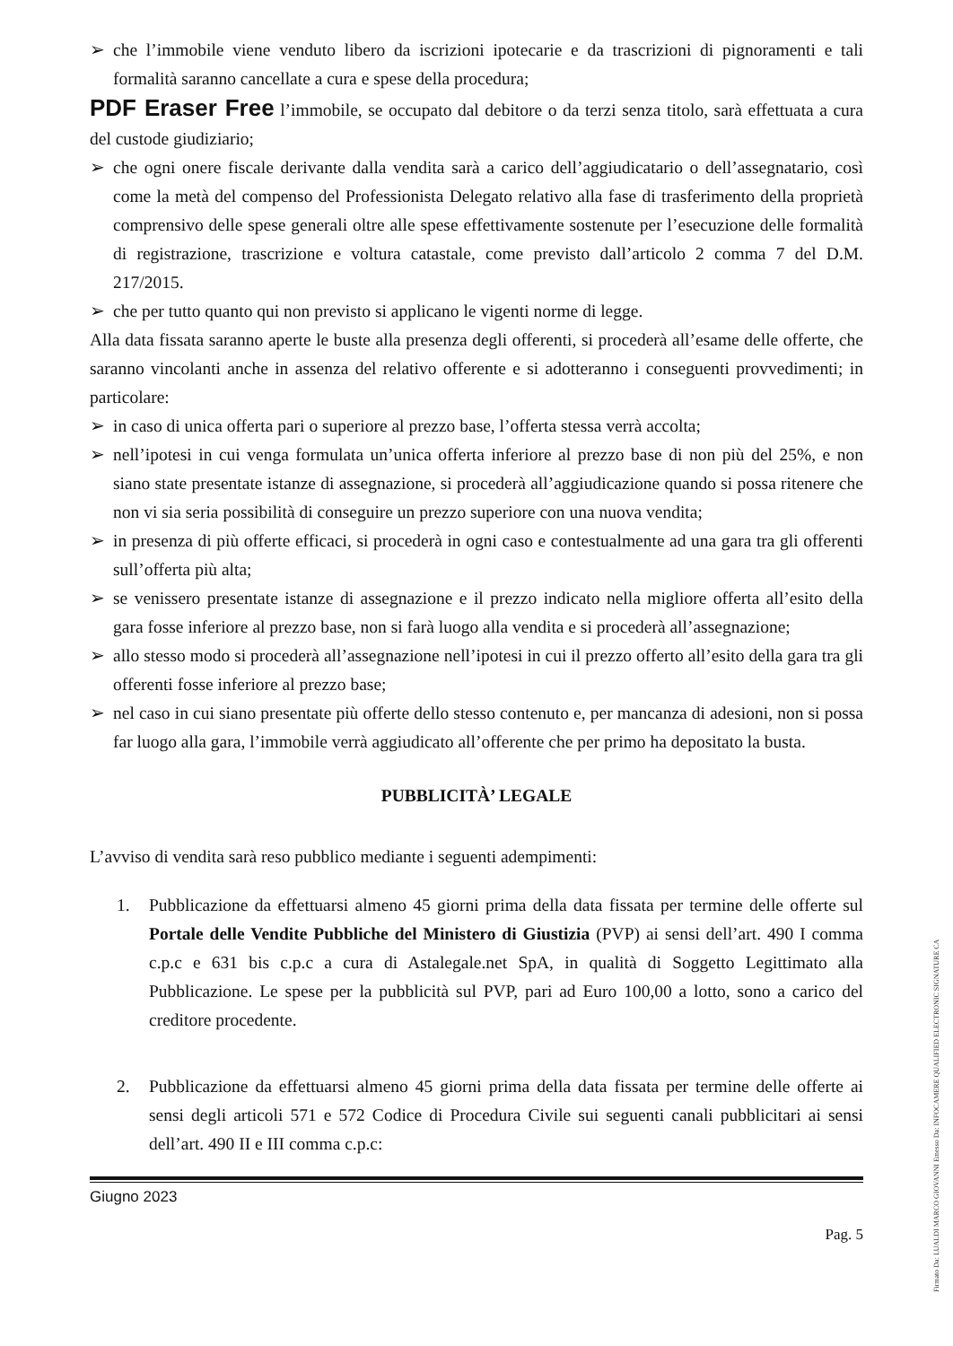➢ che l’immobile viene venduto libero da iscrizioni ipotecarie e da trascrizioni di pignoramenti e tali formalità saranno cancellate a cura e spese della procedura;
PDF Eraser Free l’immobile, se occupato dal debitore o da terzi senza titolo, sarà effettuata a cura del custode giudiziario;
➢ che ogni onere fiscale derivante dalla vendita sarà a carico dell’aggiudicatario o dell’assegnatario, così come la metà del compenso del Professionista Delegato relativo alla fase di trasferimento della proprietà comprensivo delle spese generali oltre alle spese effettivamente sostenute per l’esecuzione delle formalità di registrazione, trascrizione e voltura catastale, come previsto dall’articolo 2 comma 7 del D.M. 217/2015.
➢ che per tutto quanto qui non previsto si applicano le vigenti norme di legge.
Alla data fissata saranno aperte le buste alla presenza degli offerenti, si procederà all’esame delle offerte, che saranno vincolanti anche in assenza del relativo offerente e si adotteranno i conseguenti provvedimenti; in particolare:
➢ in caso di unica offerta pari o superiore al prezzo base, l’offerta stessa verrà accolta;
➢ nell’ipotesi in cui venga formulata un’unica offerta inferiore al prezzo base di non più del 25%, e non siano state presentate istanze di assegnazione, si procederà all’aggiudicazione quando si possa ritenere che non vi sia seria possibilità di conseguire un prezzo superiore con una nuova vendita;
➢ in presenza di più offerte efficaci, si procederà in ogni caso e contestualmente ad una gara tra gli offerenti sull’offerta più alta;
➢ se venissero presentate istanze di assegnazione e il prezzo indicato nella migliore offerta all’esito della gara fosse inferiore al prezzo base, non si farà luogo alla vendita e si procederà all’assegnazione;
➢ allo stesso modo si procederà all’assegnazione nell’ipotesi in cui il prezzo offerto all’esito della gara tra gli offerenti fosse inferiore al prezzo base;
➢ nel caso in cui siano presentate più offerte dello stesso contenuto e, per mancanza di adesioni, non si possa far luogo alla gara, l’immobile verrà aggiudicato all’offerente che per primo ha depositato la busta.
PUBBLICITÀ’ LEGALE
L’avviso di vendita sarà reso pubblico mediante i seguenti adempimenti:
1. Pubblicazione da effettuarsi almeno 45 giorni prima della data fissata per termine delle offerte sul Portale delle Vendite Pubbliche del Ministero di Giustizia (PVP) ai sensi dell’art. 490 I comma c.p.c e 631 bis c.p.c a cura di Astalegale.net SpA, in qualità di Soggetto Legittimato alla Pubblicazione. Le spese per la pubblicità sul PVP, pari ad Euro 100,00 a lotto, sono a carico del creditore procedente.
2. Pubblicazione da effettuarsi almeno 45 giorni prima della data fissata per termine delle offerte ai sensi degli articoli 571 e 572 Codice di Procedura Civile sui seguenti canali pubblicitari ai sensi dell’art. 490 II e III comma c.p.c:
Giugno 2023
Pag. 5
Firmato Da: LUALDI MARCO GIOVANNI Emesso Da: INFOCAMERE QUALIFIED ELECTRONIC SIGNATURE CA